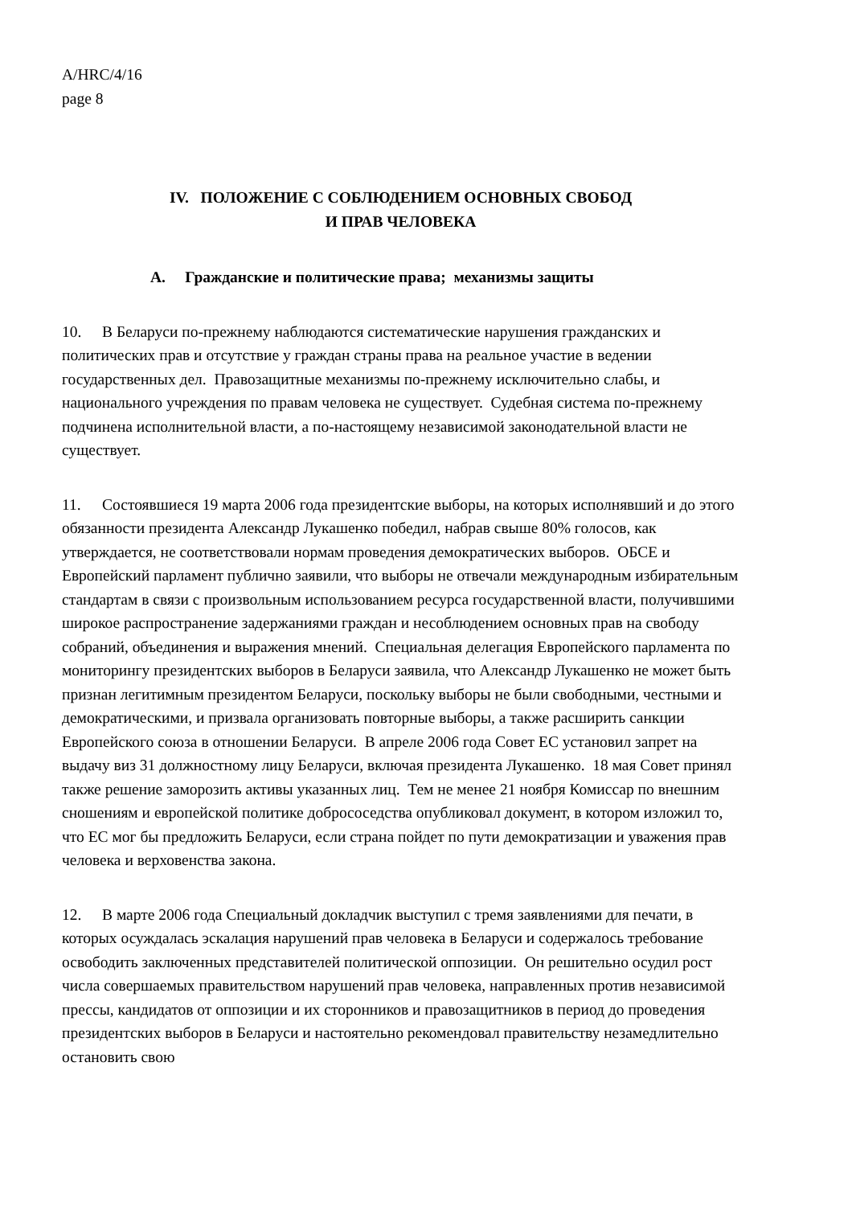A/HRC/4/16
page 8
IV. ПОЛОЖЕНИЕ С СОБЛЮДЕНИЕМ ОСНОВНЫХ СВОБОД
И ПРАВ ЧЕЛОВЕКА
A. Гражданские и политические права; механизмы защиты
10. В Беларуси по-прежнему наблюдаются систематические нарушения гражданских и политических прав и отсутствие у граждан страны права на реальное участие в ведении государственных дел. Правозащитные механизмы по-прежнему исключительно слабы, и национального учреждения по правам человека не существует. Судебная система по-прежнему подчинена исполнительной власти, а по-настоящему независимой законодательной власти не существует.
11. Состоявшиеся 19 марта 2006 года президентские выборы, на которых исполнявший и до этого обязанности президента Александр Лукашенко победил, набрав свыше 80% голосов, как утверждается, не соответствовали нормам проведения демократических выборов. ОБСЕ и Европейский парламент публично заявили, что выборы не отвечали международным избирательным стандартам в связи с произвольным использованием ресурса государственной власти, получившими широкое распространение задержаниями граждан и несоблюдением основных прав на свободу собраний, объединения и выражения мнений. Специальная делегация Европейского парламента по мониторингу президентских выборов в Беларуси заявила, что Александр Лукашенко не может быть признан легитимным президентом Беларуси, поскольку выборы не были свободными, честными и демократическими, и призвала организовать повторные выборы, а также расширить санкции Европейского союза в отношении Беларуси. В апреле 2006 года Совет ЕС установил запрет на выдачу виз 31 должностному лицу Беларуси, включая президента Лукашенко. 18 мая Совет принял также решение заморозить активы указанных лиц. Тем не менее 21 ноября Комиссар по внешним сношениям и европейской политике добрососедства опубликовал документ, в котором изложил то, что ЕС мог бы предложить Беларуси, если страна пойдет по пути демократизации и уважения прав человека и верховенства закона.
12. В марте 2006 года Специальный докладчик выступил с тремя заявлениями для печати, в которых осуждалась эскалация нарушений прав человека в Беларуси и содержалось требование освободить заключенных представителей политической оппозиции. Он решительно осудил рост числа совершаемых правительством нарушений прав человека, направленных против независимой прессы, кандидатов от оппозиции и их сторонников и правозащитников в период до проведения президентских выборов в Беларуси и настоятельно рекомендовал правительству незамедлительно остановить свою